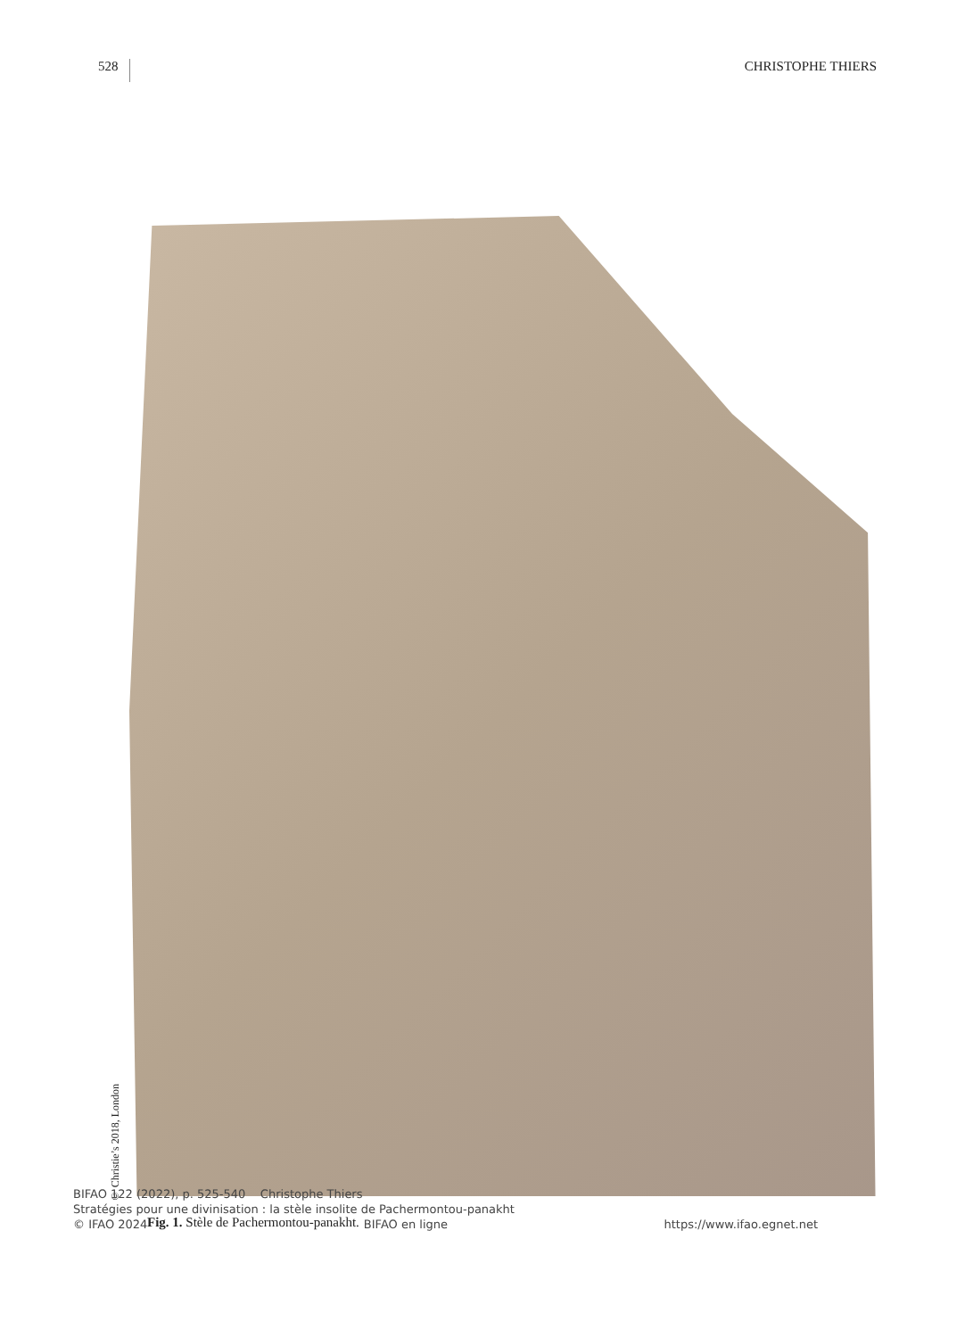528 CHRISTOPHE THIERS
© Christie’s 2018, London
Fig. 1. Stèle de Pachermontou-panakht.
BIFAO 122 (2022), p. 525-540 Christophe Thiers
Stratégies pour une divinisation : la stèle insolite de Pachermontou-panakht
© IFAO 2024 BIFAO en ligne https://www.ifao.egnet.net